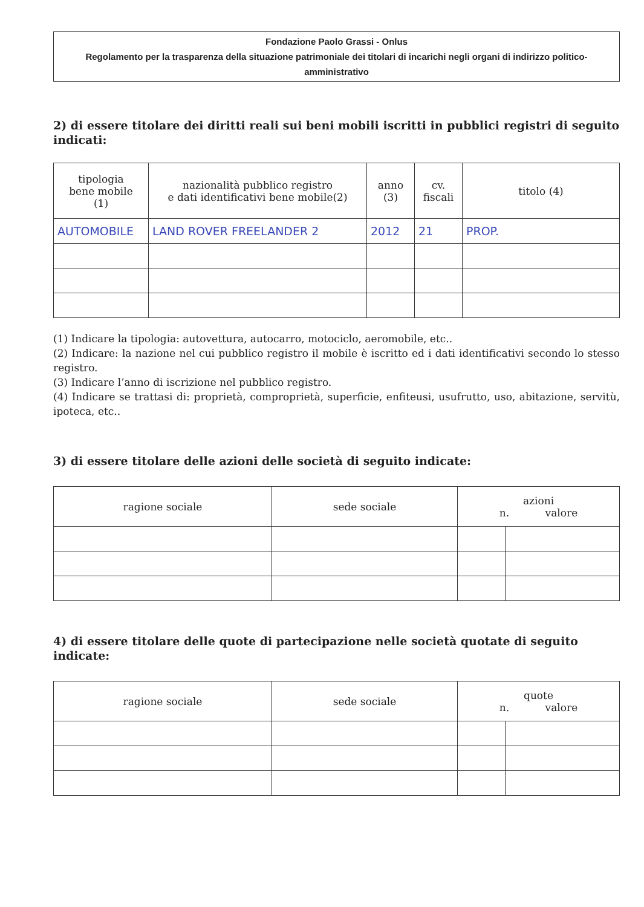Fondazione Paolo Grassi - Onlus
Regolamento per la trasparenza della situazione patrimoniale dei titolari di incarichi negli organi di indirizzo politico-amministrativo
2) di essere titolare dei diritti reali sui beni mobili iscritti in pubblici registri di seguito indicati:
| tipologia bene mobile (1) | nazionalità pubblico registro e dati identificativi bene mobile(2) | anno (3) | cv. fiscali | titolo (4) |
| --- | --- | --- | --- | --- |
| AUTOMOBILE | LAND ROVER FREELANDER 2 | 2012 | 21 | PROP. |
(1) Indicare la tipologia: autovettura, autocarro, motociclo, aeromobile, etc..
(2) Indicare: la nazione nel cui pubblico registro il mobile è iscritto ed i dati identificativi secondo lo stesso registro.
(3) Indicare l’anno di iscrizione nel pubblico registro.
(4) Indicare se trattasi di: proprietà, comproprietà, superficie, enfiteusi, usufrutto, uso, abitazione, servitù, ipoteca, etc..
3) di essere titolare delle azioni delle società di seguito indicate:
| ragione sociale | sede sociale | azioni n. valore | |
| --- | --- | --- | --- |
4) di essere titolare delle quote di partecipazione nelle società quotate di seguito indicate:
| ragione sociale | sede sociale | quote n. valore | |
| --- | --- | --- | --- |